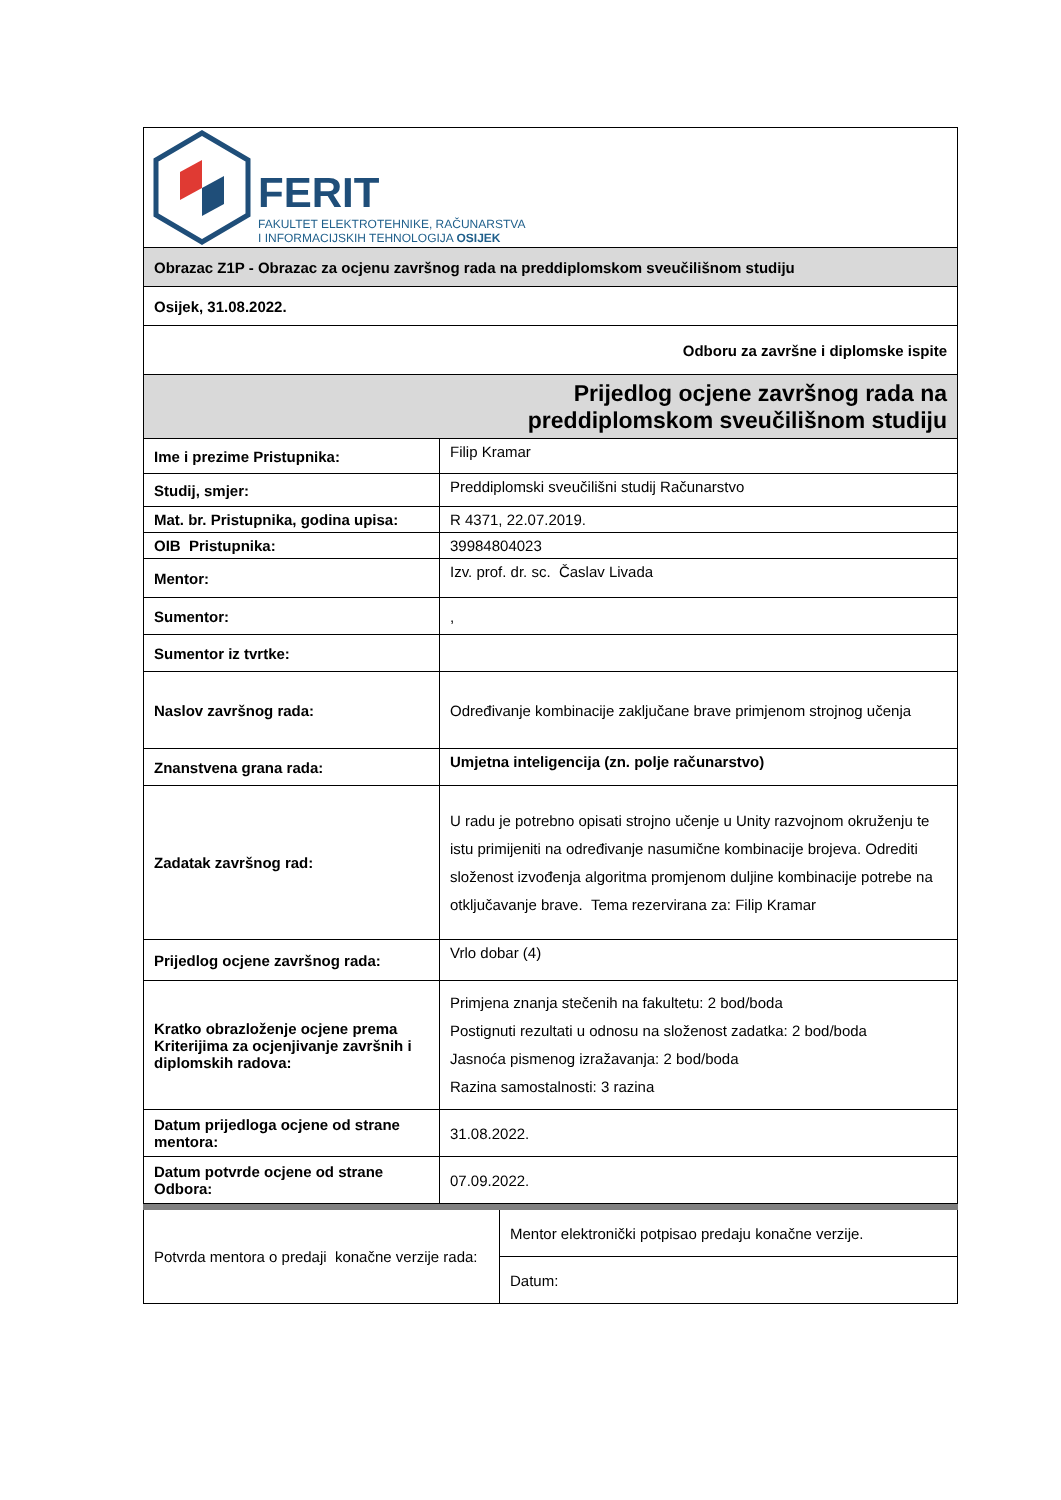| FERIT FAKULTET ELEKTROTEHNIKE, RAČUNARSTVA I INFORMACIJSKIH TEHNOLOGIJA OSIJEK | |
| Obrazac Z1P - Obrazac za ocjenu završnog rada na preddiplomskom sveučilišnom studiju | |
| Osijek, 31.08.2022. | |
| Odboru za završne i diplomske ispite | |
| Prijedlog ocjene završnog rada na preddiplomskom sveučilišnom studiju | |
| Ime i prezime Pristupnika: | Filip Kramar |
| Studij, smjer: | Preddiplomski sveučilišni studij Računarstvo |
| Mat. br. Pristupnika, godina upisa: | R 4371, 22.07.2019. |
| OIB Pristupnika: | 39984804023 |
| Mentor: | Izv. prof. dr. sc. Časlav Livada |
| Sumentor: | , |
| Sumentor iz tvrtke: | |
| Naslov završnog rada: | Određivanje kombinacije zaključane brave primjenom strojnog učenja |
| Znanstvena grana rada: | Umjetna inteligencija (zn. polje računarstvo) |
| Zadatak završnog rad: | U radu je potrebno opisati strojno učenje u Unity razvojnom okruženju te istu primijeniti na određivanje nasumične kombinacije brojeva. Odrediti složenost izvođenja algoritma promjenom duljine kombinacije potrebe na otključavanje brave. Tema rezervirana za: Filip Kramar |
| Prijedlog ocjene završnog rada: | Vrlo dobar (4) |
| Kratko obrazloženje ocjene prema Kriterijima za ocjenjivanje završnih i diplomskih radova: | Primjena znanja stečenih na fakultetu: 2 bod/boda Postignuti rezultati u odnosu na složenost zadatka: 2 bod/boda Jasnoća pismenog izražavanja: 2 bod/boda Razina samostalnosti: 3 razina |
| Datum prijedloga ocjene od strane mentora: | 31.08.2022. |
| Datum potvrde ocjene od strane Odbora: | 07.09.2022. |
| Potvrda mentora o predaji konačne verzije rada: | Mentor elektronički potpisao predaju konačne verzije. |
| | Datum: |